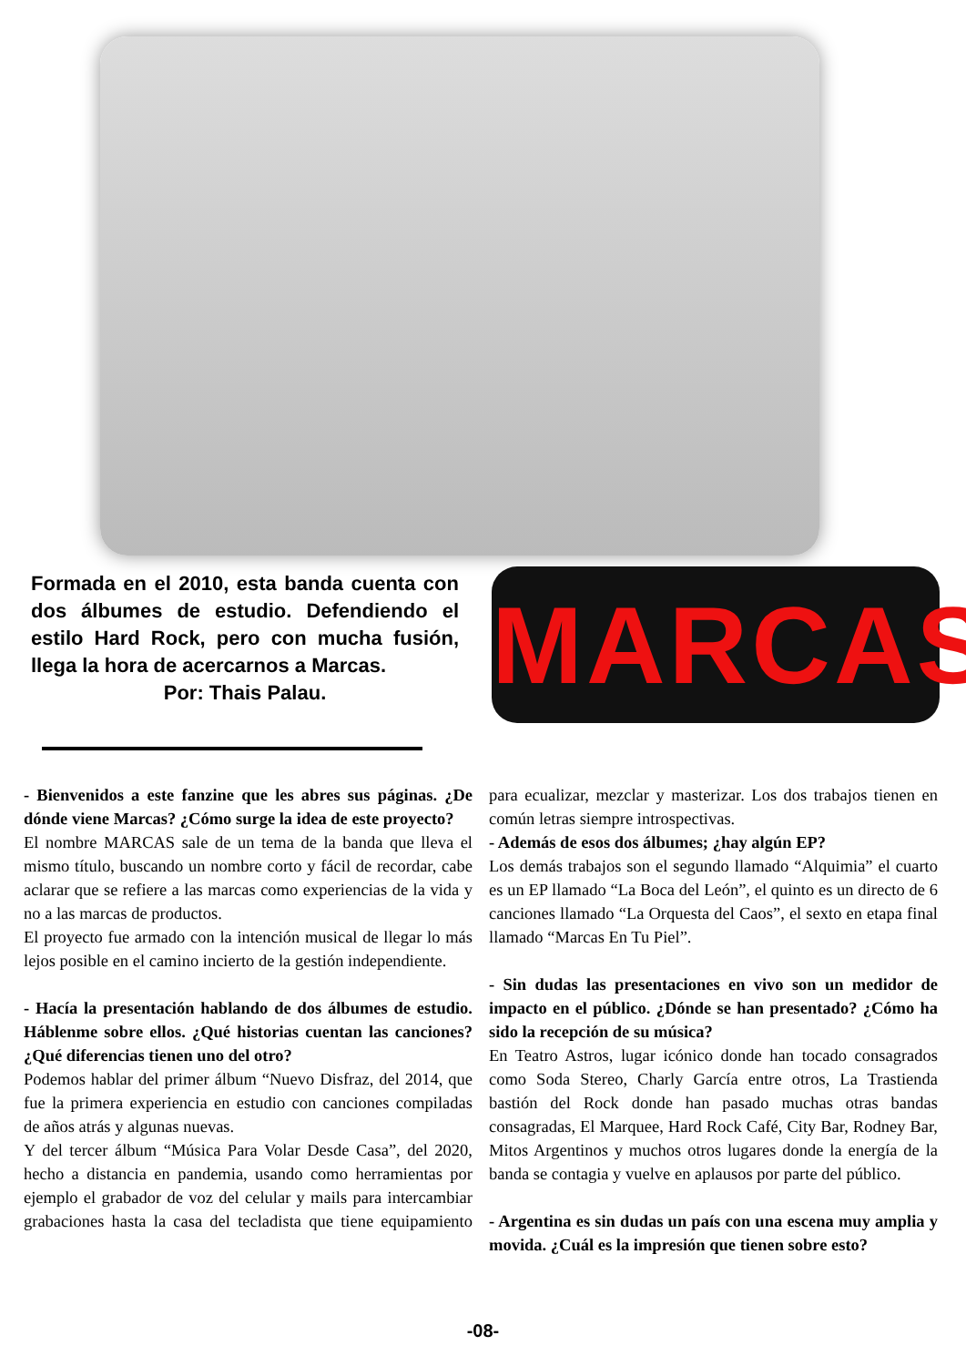Formada en el 2010, esta banda cuenta con dos álbumes de estudio. Defendiendo el estilo Hard Rock, pero con mucha fusión, llega la hora de acercarnos a Marcas.
Por: Thais Palau.
MARCAS
- Bienvenidos a este fanzine que les abres sus páginas. ¿De dónde viene Marcas? ¿Cómo surge la idea de este proyecto?
El nombre MARCAS sale de un tema de la banda que lleva el mismo título, buscando un nombre corto y fácil de recordar, cabe aclarar que se refiere a las marcas como experiencias de la vida y no a las marcas de productos.
El proyecto fue armado con la intención musical de llegar lo más lejos posible en el camino incierto de la gestión independiente.
- Hacía la presentación hablando de dos álbumes de estudio. Háblenme sobre ellos. ¿Qué historias cuentan las canciones? ¿Qué diferencias tienen uno del otro?
Podemos hablar del primer álbum “Nuevo Disfraz, del 2014, que fue la primera experiencia en estudio con canciones compiladas de años atrás y algunas nuevas.
Y del tercer álbum “Música Para Volar Desde Casa”, del 2020, hecho a distancia en pandemia, usando como herramientas por ejemplo el grabador de voz del celular y mails para intercambiar grabaciones hasta la casa del tecladista que tiene equipamiento para ecualizar, mezclar y masterizar. Los dos trabajos tienen en común letras siempre introspectivas.
- Además de esos dos álbumes; ¿hay algún EP?
Los demás trabajos son el segundo llamado “Alquimia” el cuarto es un EP llamado “La Boca del León”, el quinto es un directo de 6 canciones llamado “La Orquesta del Caos”, el sexto en etapa final llamado “Marcas En Tu Piel”.
- Sin dudas las presentaciones en vivo son un medidor de impacto en el público. ¿Dónde se han presentado? ¿Cómo ha sido la recepción de su música?
En Teatro Astros, lugar icónico donde han tocado consagrados como Soda Stereo, Charly García entre otros, La Trastienda bastión del Rock donde han pasado muchas otras bandas consagradas, El Marquee, Hard Rock Café, City Bar, Rodney Bar, Mitos Argentinos y muchos otros lugares donde la energía de la banda se contagia y vuelve en aplausos por parte del público.
- Argentina es sin dudas un país con una escena muy amplia y movida. ¿Cuál es la impresión que tienen sobre esto?
-08-